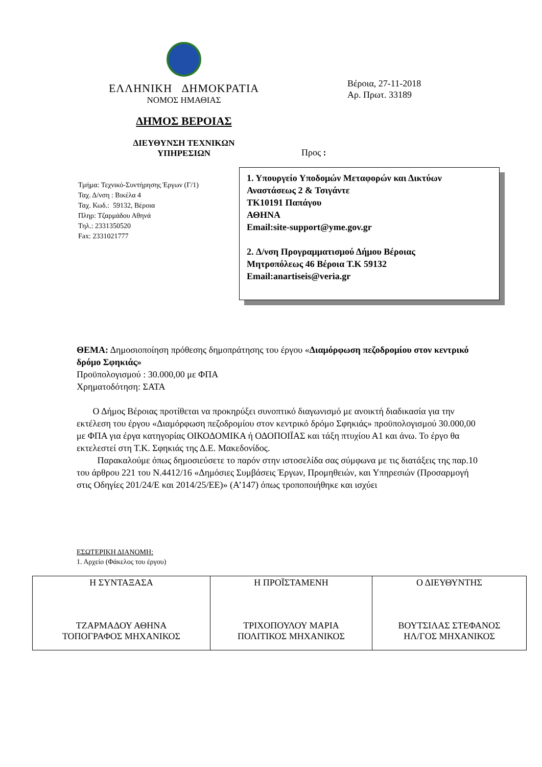ΕΛΛΗΝΙΚΗ ΔΗΜΟΚΡΑΤΙΑ
ΝΟΜΟΣ ΗΜΑΘΙΑΣ
ΔΗΜΟΣ ΒΕΡΟΙΑΣ
ΔΙΕΥΘΥΝΣΗ ΤΕΧΝΙΚΩΝ
ΥΠΗΡΕΣΙΩΝ
Βέροια, 27-11-2018
Αρ. Πρωτ. 33189
Προς :
Τμήμα: Τεχνικό-Συντήρησης Έργων (Γ/1)
Ταχ. Δ/νση : Βικέλα 4
Ταχ. Κωδ.: 59132, Βέροια
Πληρ: Τζαρμάδου Αθηνά
Τηλ.: 2331350520
Fax: 2331021777
1. Υπουργείο Υποδομών Μεταφορών και Δικτύων
Αναστάσεως 2 & Τσιγάντε
ΤΚ10191 Παπάγου
ΑΘΗΝΑ
Email:site-support@yme.gov.gr
2. Δ/νση Προγραμματισμού Δήμου Βέροιας
Μητροπόλεως 46 Βέροια Τ.Κ 59132
Email:anartiseis@veria.gr
ΘΕΜΑ: Δημοσιοποίηση πρόθεσης δημοπράτησης του έργου «Διαμόρφωση πεζοδρομίου στον κεντρικό δρόμο Σφηκιάς»
Προϋπολογισμού : 30.000,00 με ΦΠΑ
Χρηματοδότηση: ΣΑΤΑ
Ο Δήμος Βέροιας προτίθεται να προκηρύξει συνοπτικό διαγωνισμό με ανοικτή διαδικασία για την εκτέλεση του έργου «Διαμόρφωση πεζοδρομίου στον κεντρικό δρόμο Σφηκιάς» προϋπολογισμού 30.000,00 με ΦΠΑ για έργα κατηγορίας ΟΙΚΟΔΟΜΙΚΑ ή ΟΔΟΠΟΙΪΑΣ και τάξη πτυχίου Α1 και άνω. Το έργο θα εκτελεστεί στη Τ.Κ. Σφηκιάς της Δ.Ε. Μακεδονίδος.
Παρακαλούμε όπως δημοσιεύσετε το παρόν στην ιστοσελίδα σας σύμφωνα με τις διατάξεις της παρ.10 του άρθρου 221 του Ν.4412/16 «Δημόσιες Συμβάσεις Έργων, Προμηθειών, και Υπηρεσιών (Προσαρμογή στις Οδηγίες 201/24/Ε και 2014/25/ΕΕ)» (Α’147) όπως τροποποιήθηκε και ισχύει
ΕΣΩΤΕΡΙΚΗ ΔΙΑΝΟΜΗ:
1. Αρχείο (Φάκελος του έργου)
| Η ΣΥΝΤΑΞΑΣΑ ΤΖΑΡΜΑΔΟΥ ΑΘΗΝΑ ΤΟΠΟΓΡΑΦΟΣ ΜΗΧΑΝΙΚΟΣ | Η ΠΡΟΪΣΤΑΜΕΝΗ ΤΡΙΧΟΠΟΥΛΟΥ ΜΑΡΙΑ ΠΟΛΙΤΙΚΟΣ ΜΗΧΑΝΙΚΟΣ | Ο ΔΙΕΥΘΥΝΤΗΣ ΒΟΥΤΣΙΛΑΣ ΣΤΕΦΑΝΟΣ ΗΛ/ΓΟΣ ΜΗΧΑΝΙΚΟΣ |